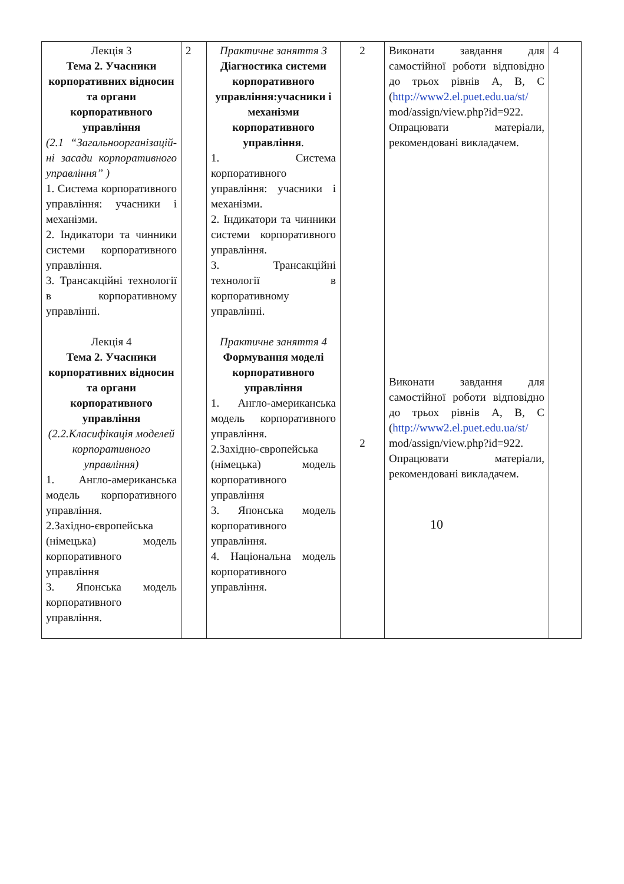| Лекція 3 Тема 2. Учасники корпоративних відносин та органи корпоративного управління (2.1 “Загальноорганізацій-ні засади корпоративного управління” ) 1. Система корпоративного управління: учасники і механізми. 2. Індикатори та чинники системи корпоративного управління. 3. Трансакційні технології в корпоративному управлінні. Лекція 4 Тема 2. Учасники корпоративних відносин та органи корпоративного управління (2.2.Класифікація моделей корпоративного управління) 1. Англо-американська модель корпоративного управління. 2.Західно-європейська (німецька) модель корпоративного управління 3. Японська модель корпоративного управління. | 2 | Практичне заняття 3 Діагностика системи корпоративного управління:учасники і механізми корпоративного управління . 1. Система корпоративного управління: учасники і механізми. 2. Індикатори та чинники системи корпоративного управління. 3. Трансакційні технології в корпоративному управлінні. Практичне заняття 4 Формування моделі корпоративного управління 1. Англо-американська модель корпоративного управління. 2.Західно-європейська (німецька) модель корпоративного управління 3. Японська модель корпоративного управління. 4. Національна модель корпоративного управління. | 2 2 | Виконати завдання для самостійної роботи відповідно до трьох рівнів А, В, С ( http://www2.el.puet.edu.ua/st/ mod/assign/view.php?id=922. Опрацювати матеріали, рекомендовані викладачем. Виконати завдання для самостійної роботи відповідно до трьох рівнів А, В, С ( http://www2.el.puet.edu.ua/st/ mod/assign/view.php?id=922. Опрацювати матеріали, рекомендовані викладачем. 10 | 4 |